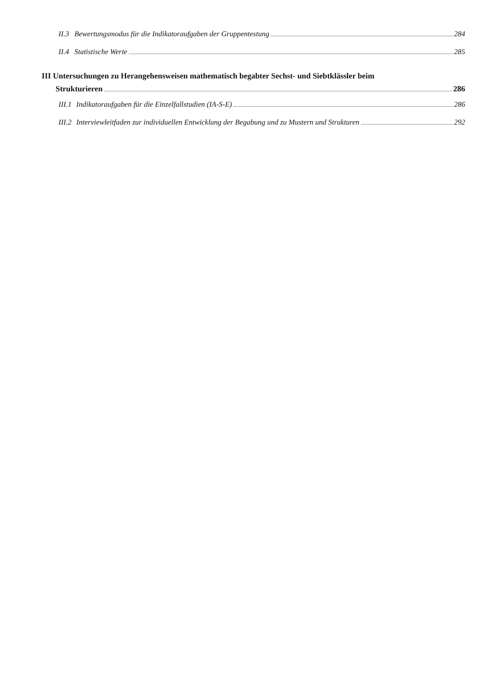II.3 Bewertungsmodus für die Indikatoraufgaben der Gruppentestung 284
II.4 Statistische Werte 285
III Untersuchungen zu Herangehensweisen mathematisch begabter Sechst- und Siebtklässler beim
Strukturieren 286
III.1 Indikatoraufgaben für die Einzelfallstudien (IA-S-E) 286
III.2 Interviewleitfaden zur individuellen Entwicklung der Begabung und zu Mustern und Strukturen 292